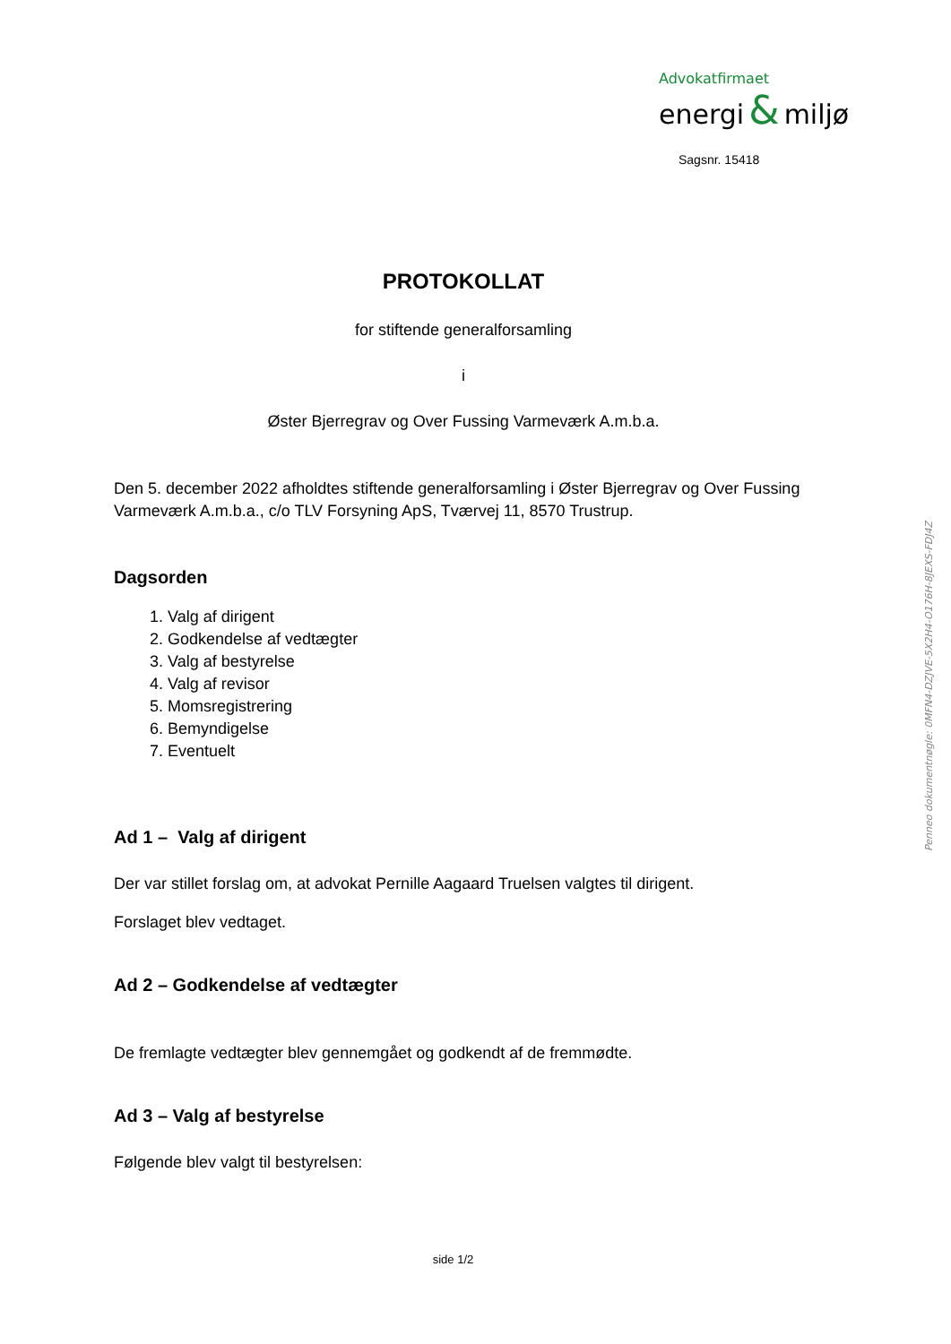Advokatfirmaet
energi & miljø
Sagsnr. 15418
PROTOKOLLAT
for stiftende generalforsamling
i
Øster Bjerregrav og Over Fussing Varmeværk A.m.b.a.
Den 5. december 2022 afholdtes stiftende generalforsamling i Øster Bjerregrav og Over Fussing Varmeværk A.m.b.a., c/o TLV Forsyning ApS, Tværvej 11, 8570 Trustrup.
Dagsorden
1. Valg af dirigent
2. Godkendelse af vedtægter
3. Valg af bestyrelse
4. Valg af revisor
5. Momsregistrering
6. Bemyndigelse
7. Eventuelt
Ad 1 – Valg af dirigent
Der var stillet forslag om, at advokat Pernille Aagaard Truelsen valgtes til dirigent.
Forslaget blev vedtaget.
Ad 2 – Godkendelse af vedtægter
De fremlagte vedtægter blev gennemgået og godkendt af de fremmødte.
Ad 3 – Valg af bestyrelse
Følgende blev valgt til bestyrelsen:
Penneo dokumentnøgle: 0MFN4-DZJVE-5X2H4-O176H-8JEXS-FDJ4Z
side 1/2